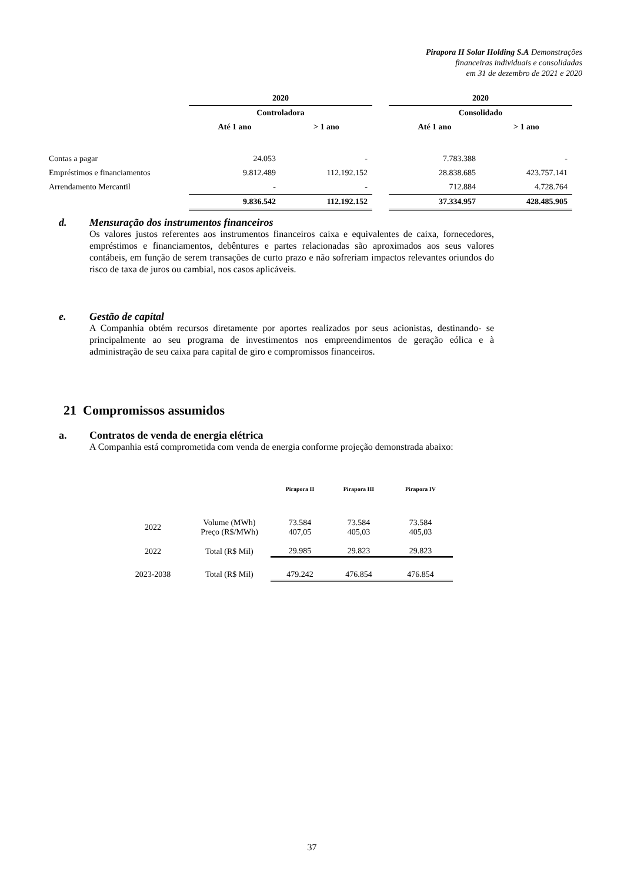Pirapora II Solar Holding S.A Demonstrações
financeiras individuais e consolidadas
em 31 de dezembro de 2021 e 2020
| | 2020 | | | 2020 | |
| | Controladora | | | Consolidado | |
| | Até 1 ano | > 1 ano | | Até 1 ano | > 1 ano |
| Contas a pagar | 24.053 | - | | 7.783.388 | - |
| Empréstimos e financiamentos | 9.812.489 | 112.192.152 | | 28.838.685 | 423.757.141 |
| Arrendamento Mercantil | - | - | | 712.884 | 4.728.764 |
| | 9.836.542 | 112.192.152 | | 37.334.957 | 428.485.905 |
d. Mensuração dos instrumentos financeiros
Os valores justos referentes aos instrumentos financeiros caixa e equivalentes de caixa, fornecedores, empréstimos e financiamentos, debêntures e partes relacionadas são aproximados aos seus valores contábeis, em função de serem transações de curto prazo e não sofreriam impactos relevantes oriundos do risco de taxa de juros ou cambial, nos casos aplicáveis.
e. Gestão de capital
A Companhia obtém recursos diretamente por aportes realizados por seus acionistas, destinando- se principalmente ao seu programa de investimentos nos empreendimentos de geração eólica e à administração de seu caixa para capital de giro e compromissos financeiros.
21 Compromissos assumidos
a. Contratos de venda de energia elétrica
A Companhia está comprometida com venda de energia conforme projeção demonstrada abaixo:
| | | Pirapora II | Pirapora III | Pirapora IV |
| 2022 | Volume (MWh) Preço (R$/MWh) | 73.584 407,05 | 73.584 405,03 | 73.584 405,03 |
| 2022 | Total (R$ Mil) | 29.985 | 29.823 | 29.823 |
| 2023-2038 | Total (R$ Mil) | 479.242 | 476.854 | 476.854 |
37